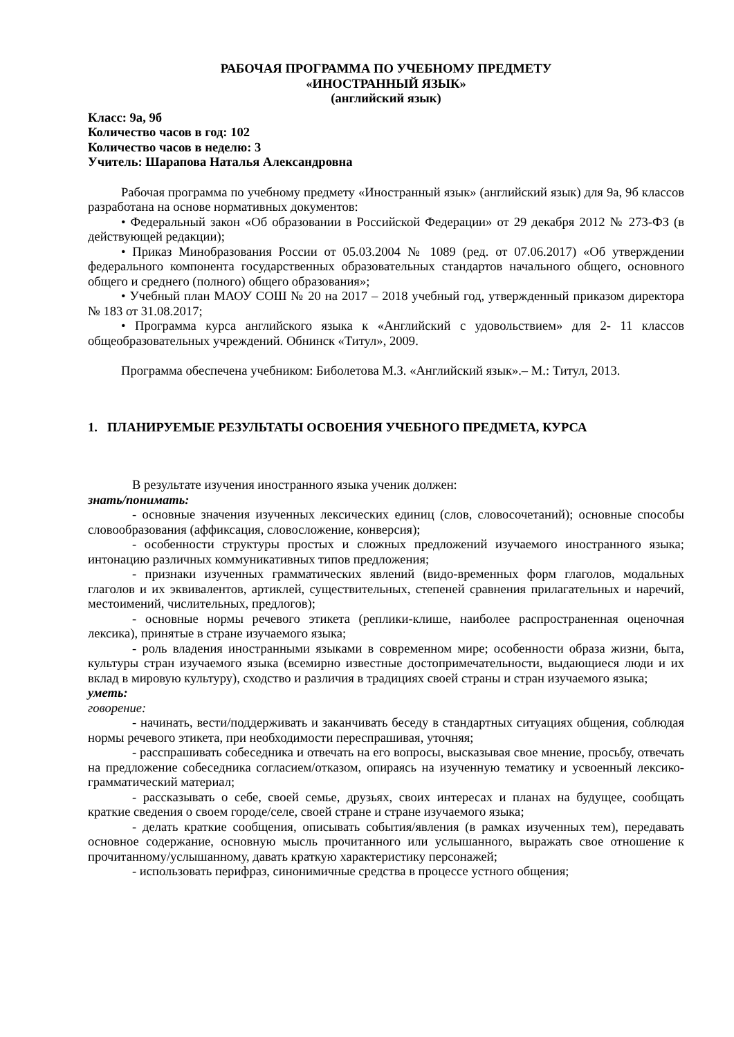РАБОЧАЯ ПРОГРАММА ПО УЧЕБНОМУ ПРЕДМЕТУ
«ИНОСТРАННЫЙ ЯЗЫК»
(английский язык)
Класс: 9а, 9б
Количество часов в год: 102
Количество часов в неделю: 3
Учитель: Шарапова Наталья Александровна
Рабочая программа по учебному предмету «Иностранный язык» (английский язык) для 9а, 9б классов разработана на основе нормативных документов:
• Федеральный закон «Об образовании в Российской Федерации» от 29 декабря 2012 № 273-ФЗ (в действующей редакции);
• Приказ Минобразования России от 05.03.2004 № 1089 (ред. от 07.06.2017) «Об утверждении федерального компонента государственных образовательных стандартов начального общего, основного общего и среднего (полного) общего образования»;
• Учебный план МАОУ СОШ № 20 на 2017 – 2018 учебный год, утвержденный приказом директора № 183 от 31.08.2017;
• Программа курса английского языка к «Английский с удовольствием» для 2- 11 классов общеобразовательных учреждений. Обнинск «Титул», 2009.
Программа обеспечена учебником: Биболетова М.З. «Английский язык».– М.: Титул, 2013.
1. ПЛАНИРУЕМЫЕ РЕЗУЛЬТАТЫ ОСВОЕНИЯ УЧЕБНОГО ПРЕДМЕТА, КУРСА
В результате изучения иностранного языка ученик должен:
знать/понимать:
- основные значения изученных лексических единиц (слов, словосочетаний); основные способы словообразования (аффиксация, словосложение, конверсия);
- особенности структуры простых и сложных предложений изучаемого иностранного языка; интонацию различных коммуникативных типов предложения;
- признаки изученных грамматических явлений (видо-временных форм глаголов, модальных глаголов и их эквивалентов, артиклей, существительных, степеней сравнения прилагательных и наречий, местоимений, числительных, предлогов);
- основные нормы речевого этикета (реплики-клише, наиболее распространенная оценочная лексика), принятые в стране изучаемого языка;
- роль владения иностранными языками в современном мире; особенности образа жизни, быта, культуры стран изучаемого языка (всемирно известные достопримечательности, выдающиеся люди и их вклад в мировую культуру), сходство и различия в традициях своей страны и стран изучаемого языка;
уметь:
говорение:
- начинать, вести/поддерживать и заканчивать беседу в стандартных ситуациях общения, соблюдая нормы речевого этикета, при необходимости переспрашивая, уточняя;
- расспрашивать собеседника и отвечать на его вопросы, высказывая свое мнение, просьбу, отвечать на предложение собеседника согласием/отказом, опираясь на изученную тематику и усвоенный лексико-грамматический материал;
- рассказывать о себе, своей семье, друзьях, своих интересах и планах на будущее, сообщать краткие сведения о своем городе/селе, своей стране и стране изучаемого языка;
- делать краткие сообщения, описывать события/явления (в рамках изученных тем), передавать основное содержание, основную мысль прочитанного или услышанного, выражать свое отношение к прочитанному/услышанному, давать краткую характеристику персонажей;
- использовать перифраз, синонимичные средства в процессе устного общения;